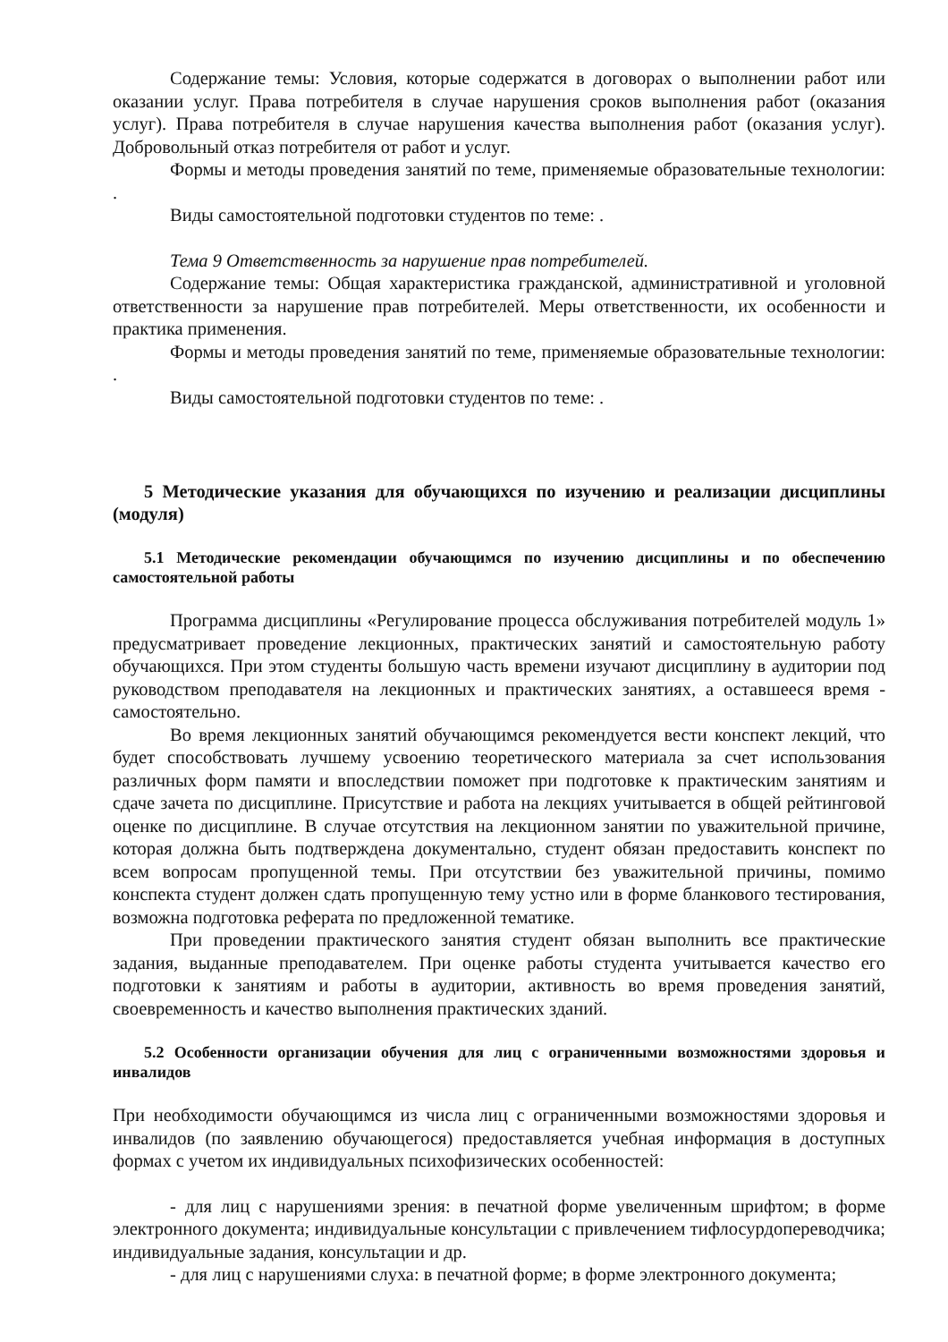Содержание темы: Условия, которые содержатся в договорах о выполнении работ или оказании услуг. Права потребителя в случае нарушения сроков выполнения работ (оказания услуг). Права потребителя в случае нарушения качества выполнения работ (оказания услуг). Добровольный отказ потребителя от работ и услуг.
Формы и методы проведения занятий по теме, применяемые образовательные технологии: .
Виды самостоятельной подготовки студентов по теме: .
Тема 9 Ответственность за нарушение прав потребителей.
Содержание темы: Общая характеристика гражданской, административной и уголовной ответственности за нарушение прав потребителей. Меры ответственности, их особенности и практика применения.
Формы и методы проведения занятий по теме, применяемые образовательные технологии: .
Виды самостоятельной подготовки студентов по теме: .
5 Методические указания для обучающихся по изучению и реализации дисциплины (модуля)
5.1 Методические рекомендации обучающимся по изучению дисциплины и по обеспечению самостоятельной работы
Программа дисциплины «Регулирование процесса обслуживания потребителей модуль 1» предусматривает проведение лекционных, практических занятий и самостоятельную работу обучающихся. При этом студенты большую часть времени изучают дисциплину в аудитории под руководством преподавателя на лекционных и практических занятиях, а оставшееся время - самостоятельно.
Во время лекционных занятий обучающимся рекомендуется вести конспект лекций, что будет способствовать лучшему усвоению теоретического материала за счет использования различных форм памяти и впоследствии поможет при подготовке к практическим занятиям и сдаче зачета по дисциплине. Присутствие и работа на лекциях учитывается в общей рейтинговой оценке по дисциплине. В случае отсутствия на лекционном занятии по уважительной причине, которая должна быть подтверждена документально, студент обязан предоставить конспект по всем вопросам пропущенной темы. При отсутствии без уважительной причины, помимо конспекта студент должен сдать пропущенную тему устно или в форме бланкового тестирования, возможна подготовка реферата по предложенной тематике.
При проведении практического занятия студент обязан выполнить все практические задания, выданные преподавателем. При оценке работы студента учитывается качество его подготовки к занятиям и работы в аудитории, активность во время проведения занятий, своевременность и качество выполнения практических зданий.
5.2 Особенности организации обучения для лиц с ограниченными возможностями здоровья и инвалидов
При необходимости обучающимся из числа лиц с ограниченными возможностями здоровья и инвалидов (по заявлению обучающегося) предоставляется учебная информация в доступных формах с учетом их индивидуальных психофизических особенностей:
- для лиц с нарушениями зрения: в печатной форме увеличенным шрифтом; в форме электронного документа; индивидуальные консультации с привлечением тифлосурдопереводчика; индивидуальные задания, консультации и др.
- для лиц с нарушениями слуха: в печатной форме; в форме электронного документа;